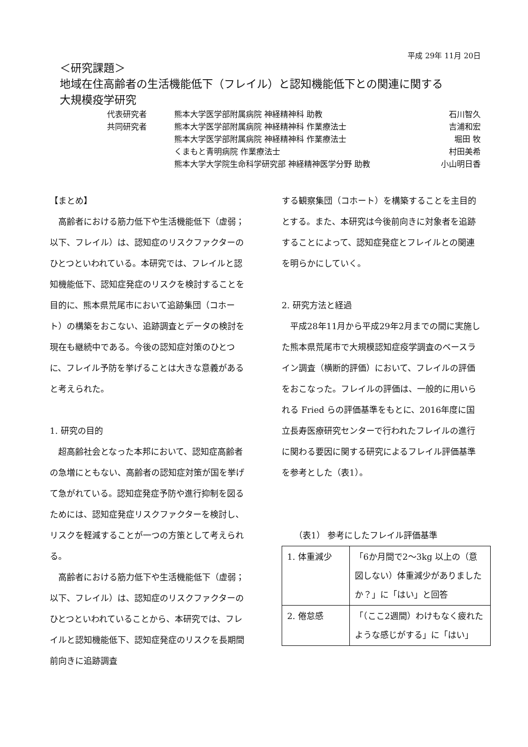平成 29年 11月 20日
＜研究課題＞
地域在住高齢者の生活機能低下（フレイル）と認知機能低下との関連に関する
大規模疫学研究
代表研究者 熊本大学医学部附属病院 神経精神科 助教 石川智久
共同研究者 熊本大学医学部附属病院 神経精神科 作業療法士 吉浦和宏
熊本大学医学部附属病院 神経精神科 作業療法士 堀田 牧
くまもと青明病院 作業療法士 村田美希
熊本大学大学院生命科学研究部 神経精神医学分野 助教 小山明日香
【まとめ】
高齢者における筋力低下や生活機能低下（虚弱；以下、フレイル）は、認知症のリスクファクターのひとつといわれている。本研究では、フレイルと認知機能低下、認知症発症のリスクを検討することを目的に、熊本県荒尾市において追跡集団（コホート）の構築をおこない、追跡調査とデータの検討を現在も継続中である。今後の認知症対策のひとつに、フレイル予防を挙げることは大きな意義があると考えられた。
1. 研究の目的
超高齢社会となった本邦において、認知症高齢者の急増にともない、高齢者の認知症対策が国を挙げて急がれている。認知症発症予防や進行抑制を図るためには、認知症発症リスクファクターを検討し、リスクを軽減することが一つの方策として考えられる。
高齢者における筋力低下や生活機能低下（虚弱；以下、フレイル）は、認知症のリスクファクターのひとつといわれていることから、本研究では、フレイルと認知機能低下、認知症発症のリスクを長期間前向きに追跡調査
する観察集団（コホート）を構築することを主目的とする。また、本研究は今後前向きに対象者を追跡することによって、認知症発症とフレイルとの関連を明らかにしていく。
2. 研究方法と経過
平成28年11月から平成29年2月までの間に実施した熊本県荒尾市で大規模認知症疫学調査のベースライン調査（横断的評価）において、フレイルの評価をおこなった。フレイルの評価は、一般的に用いられる Fried らの評価基準をもとに、2016年度に国立長寿医療研究センターで行われたフレイルの進行に関わる要因に関する研究によるフレイル評価基準を参考とした（表1）。
（表1） 参考にしたフレイル評価基準
| 1. 体重減少 | 「6か月間で2～3kg 以上の（意図しない）体重減少がありましたか？」に「はい」と回答 |
| 2. 倦怠感 | 「（ここ2週間）わけもなく疲れたような感じがする」に「はい」 |